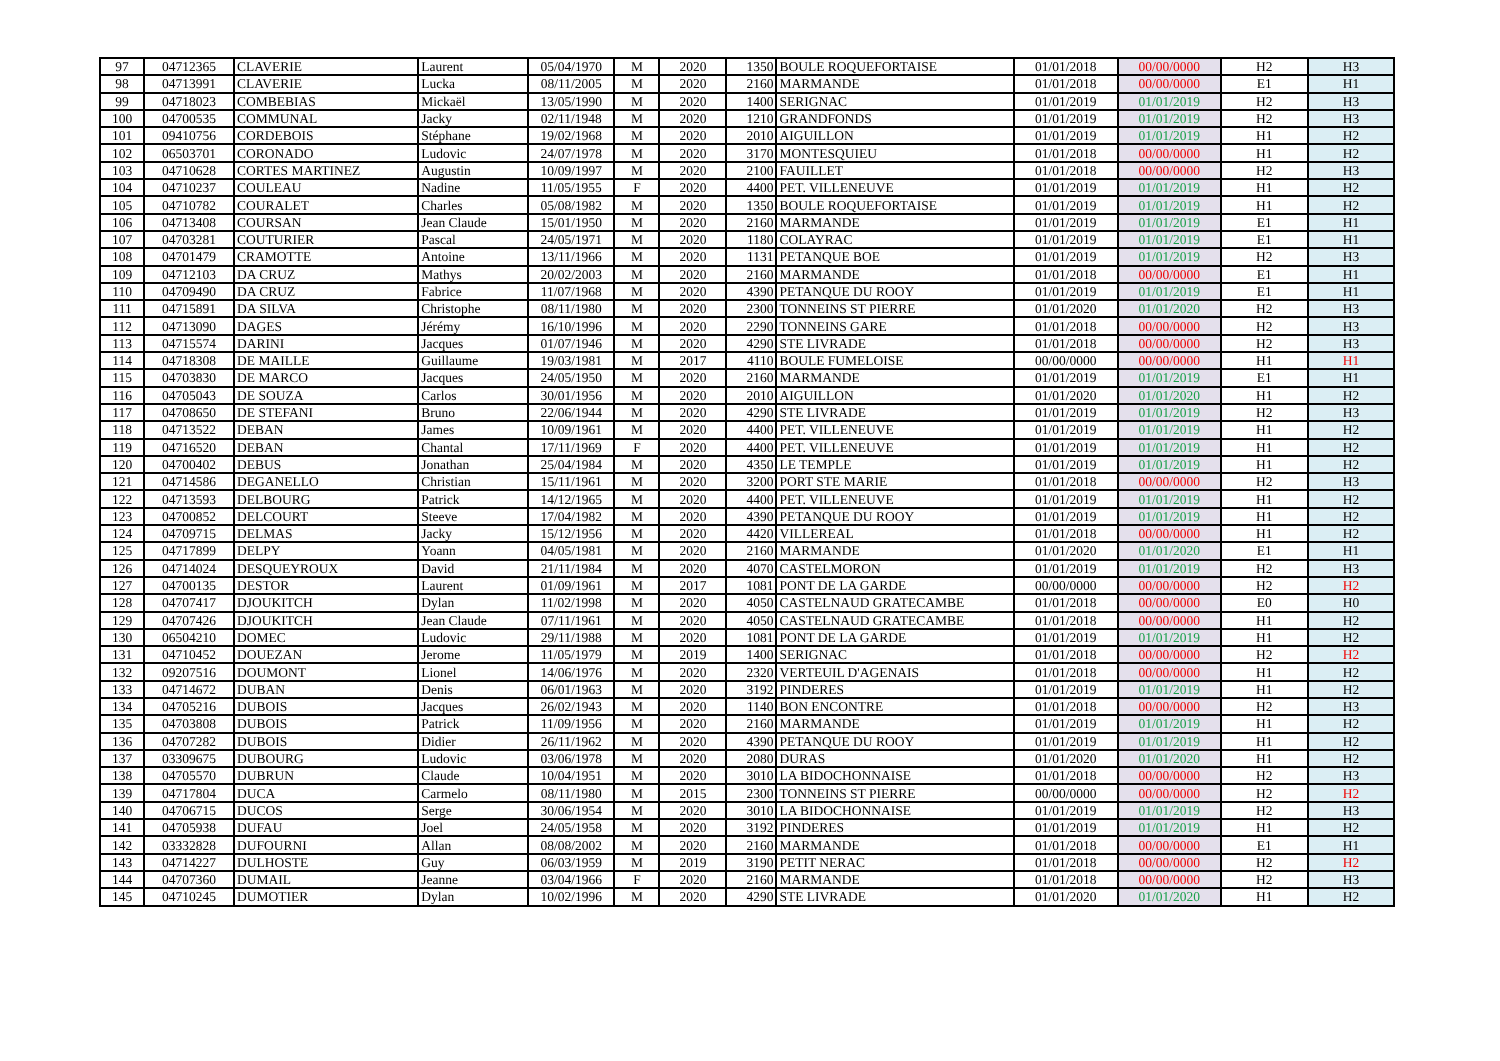| 97 | 04712365 | CLAVERIE | Laurent | 05/04/1970 | M | 2020 | 1350 | BOULE ROQUEFORTAISE | 01/01/2018 | 00/00/0000 | H2 | H3 |
| 98 | 04713991 | CLAVERIE | Lucka | 08/11/2005 | M | 2020 | 2160 | MARMANDE | 01/01/2018 | 00/00/0000 | E1 | H1 |
| 99 | 04718023 | COMBEBIAS | Mickaël | 13/05/1990 | M | 2020 | 1400 | SERIGNAC | 01/01/2019 | 01/01/2019 | H2 | H3 |
| 100 | 04700535 | COMMUNAL | Jacky | 02/11/1948 | M | 2020 | 1210 | GRANDFONDS | 01/01/2019 | 01/01/2019 | H2 | H3 |
| 101 | 09410756 | CORDEBOIS | Stéphane | 19/02/1968 | M | 2020 | 2010 | AIGUILLON | 01/01/2019 | 01/01/2019 | H1 | H2 |
| 102 | 06503701 | CORONADO | Ludovic | 24/07/1978 | M | 2020 | 3170 | MONTESQUIEU | 01/01/2018 | 00/00/0000 | H1 | H2 |
| 103 | 04710628 | CORTES MARTINEZ | Augustin | 10/09/1997 | M | 2020 | 2100 | FAUILLET | 01/01/2018 | 00/00/0000 | H2 | H3 |
| 104 | 04710237 | COULEAU | Nadine | 11/05/1955 | F | 2020 | 4400 | PET. VILLENEUVE | 01/01/2019 | 01/01/2019 | H1 | H2 |
| 105 | 04710782 | COURALET | Charles | 05/08/1982 | M | 2020 | 1350 | BOULE ROQUEFORTAISE | 01/01/2019 | 01/01/2019 | H1 | H2 |
| 106 | 04713408 | COURSAN | Jean Claude | 15/01/1950 | M | 2020 | 2160 | MARMANDE | 01/01/2019 | 01/01/2019 | E1 | H1 |
| 107 | 04703281 | COUTURIER | Pascal | 24/05/1971 | M | 2020 | 1180 | COLAYRAC | 01/01/2019 | 01/01/2019 | E1 | H1 |
| 108 | 04701479 | CRAMOTTE | Antoine | 13/11/1966 | M | 2020 | 1131 | PETANQUE BOE | 01/01/2019 | 01/01/2019 | H2 | H3 |
| 109 | 04712103 | DA CRUZ | Mathys | 20/02/2003 | M | 2020 | 2160 | MARMANDE | 01/01/2018 | 00/00/0000 | E1 | H1 |
| 110 | 04709490 | DA CRUZ | Fabrice | 11/07/1968 | M | 2020 | 4390 | PETANQUE DU ROOY | 01/01/2019 | 01/01/2019 | E1 | H1 |
| 111 | 04715891 | DA SILVA | Christophe | 08/11/1980 | M | 2020 | 2300 | TONNEINS ST PIERRE | 01/01/2020 | 01/01/2020 | H2 | H3 |
| 112 | 04713090 | DAGES | Jérémy | 16/10/1996 | M | 2020 | 2290 | TONNEINS GARE | 01/01/2018 | 00/00/0000 | H2 | H3 |
| 113 | 04715574 | DARINI | Jacques | 01/07/1946 | M | 2020 | 4290 | STE LIVRADE | 01/01/2018 | 00/00/0000 | H2 | H3 |
| 114 | 04718308 | DE MAILLE | Guillaume | 19/03/1981 | M | 2017 | 4110 | BOULE FUMELOISE | 00/00/0000 | 00/00/0000 | H1 | H1 |
| 115 | 04703830 | DE MARCO | Jacques | 24/05/1950 | M | 2020 | 2160 | MARMANDE | 01/01/2019 | 01/01/2019 | E1 | H1 |
| 116 | 04705043 | DE SOUZA | Carlos | 30/01/1956 | M | 2020 | 2010 | AIGUILLON | 01/01/2020 | 01/01/2020 | H1 | H2 |
| 117 | 04708650 | DE STEFANI | Bruno | 22/06/1944 | M | 2020 | 4290 | STE LIVRADE | 01/01/2019 | 01/01/2019 | H2 | H3 |
| 118 | 04713522 | DEBAN | James | 10/09/1961 | M | 2020 | 4400 | PET. VILLENEUVE | 01/01/2019 | 01/01/2019 | H1 | H2 |
| 119 | 04716520 | DEBAN | Chantal | 17/11/1969 | F | 2020 | 4400 | PET. VILLENEUVE | 01/01/2019 | 01/01/2019 | H1 | H2 |
| 120 | 04700402 | DEBUS | Jonathan | 25/04/1984 | M | 2020 | 4350 | LE TEMPLE | 01/01/2019 | 01/01/2019 | H1 | H2 |
| 121 | 04714586 | DEGANELLO | Christian | 15/11/1961 | M | 2020 | 3200 | PORT STE MARIE | 01/01/2018 | 00/00/0000 | H2 | H3 |
| 122 | 04713593 | DELBOURG | Patrick | 14/12/1965 | M | 2020 | 4400 | PET. VILLENEUVE | 01/01/2019 | 01/01/2019 | H1 | H2 |
| 123 | 04700852 | DELCOURT | Steeve | 17/04/1982 | M | 2020 | 4390 | PETANQUE DU ROOY | 01/01/2019 | 01/01/2019 | H1 | H2 |
| 124 | 04709715 | DELMAS | Jacky | 15/12/1956 | M | 2020 | 4420 | VILLEREAL | 01/01/2018 | 00/00/0000 | H1 | H2 |
| 125 | 04717899 | DELPY | Yoann | 04/05/1981 | M | 2020 | 2160 | MARMANDE | 01/01/2020 | 01/01/2020 | E1 | H1 |
| 126 | 04714024 | DESQUEYROUX | David | 21/11/1984 | M | 2020 | 4070 | CASTELMORON | 01/01/2019 | 01/01/2019 | H2 | H3 |
| 127 | 04700135 | DESTOR | Laurent | 01/09/1961 | M | 2017 | 1081 | PONT DE LA GARDE | 00/00/0000 | 00/00/0000 | H2 | H2 |
| 128 | 04707417 | DJOUKITCH | Dylan | 11/02/1998 | M | 2020 | 4050 | CASTELNAUD GRATECAMBE | 01/01/2018 | 00/00/0000 | E0 | H0 |
| 129 | 04707426 | DJOUKITCH | Jean Claude | 07/11/1961 | M | 2020 | 4050 | CASTELNAUD GRATECAMBE | 01/01/2018 | 00/00/0000 | H1 | H2 |
| 130 | 06504210 | DOMEC | Ludovic | 29/11/1988 | M | 2020 | 1081 | PONT DE LA GARDE | 01/01/2019 | 01/01/2019 | H1 | H2 |
| 131 | 04710452 | DOUEZAN | Jerome | 11/05/1979 | M | 2019 | 1400 | SERIGNAC | 01/01/2018 | 00/00/0000 | H2 | H2 |
| 132 | 09207516 | DOUMONT | Lionel | 14/06/1976 | M | 2020 | 2320 | VERTEUIL D'AGENAIS | 01/01/2018 | 00/00/0000 | H1 | H2 |
| 133 | 04714672 | DUBAN | Denis | 06/01/1963 | M | 2020 | 3192 | PINDERES | 01/01/2019 | 01/01/2019 | H1 | H2 |
| 134 | 04705216 | DUBOIS | Jacques | 26/02/1943 | M | 2020 | 1140 | BON ENCONTRE | 01/01/2018 | 00/00/0000 | H2 | H3 |
| 135 | 04703808 | DUBOIS | Patrick | 11/09/1956 | M | 2020 | 2160 | MARMANDE | 01/01/2019 | 01/01/2019 | H1 | H2 |
| 136 | 04707282 | DUBOIS | Didier | 26/11/1962 | M | 2020 | 4390 | PETANQUE DU ROOY | 01/01/2019 | 01/01/2019 | H1 | H2 |
| 137 | 03309675 | DUBOURG | Ludovic | 03/06/1978 | M | 2020 | 2080 | DURAS | 01/01/2020 | 01/01/2020 | H1 | H2 |
| 138 | 04705570 | DUBRUN | Claude | 10/04/1951 | M | 2020 | 3010 | LA BIDOCHONNAISE | 01/01/2018 | 00/00/0000 | H2 | H3 |
| 139 | 04717804 | DUCA | Carmelo | 08/11/1980 | M | 2015 | 2300 | TONNEINS ST PIERRE | 00/00/0000 | 00/00/0000 | H2 | H2 |
| 140 | 04706715 | DUCOS | Serge | 30/06/1954 | M | 2020 | 3010 | LA BIDOCHONNAISE | 01/01/2019 | 01/01/2019 | H2 | H3 |
| 141 | 04705938 | DUFAU | Joel | 24/05/1958 | M | 2020 | 3192 | PINDERES | 01/01/2019 | 01/01/2019 | H1 | H2 |
| 142 | 03332828 | DUFOURNI | Allan | 08/08/2002 | M | 2020 | 2160 | MARMANDE | 01/01/2018 | 00/00/0000 | E1 | H1 |
| 143 | 04714227 | DULHOSTE | Guy | 06/03/1959 | M | 2019 | 3190 | PETIT NERAC | 01/01/2018 | 00/00/0000 | H2 | H2 |
| 144 | 04707360 | DUMAIL | Jeanne | 03/04/1966 | F | 2020 | 2160 | MARMANDE | 01/01/2018 | 00/00/0000 | H2 | H3 |
| 145 | 04710245 | DUMOTIER | Dylan | 10/02/1996 | M | 2020 | 4290 | STE LIVRADE | 01/01/2020 | 01/01/2020 | H1 | H2 |